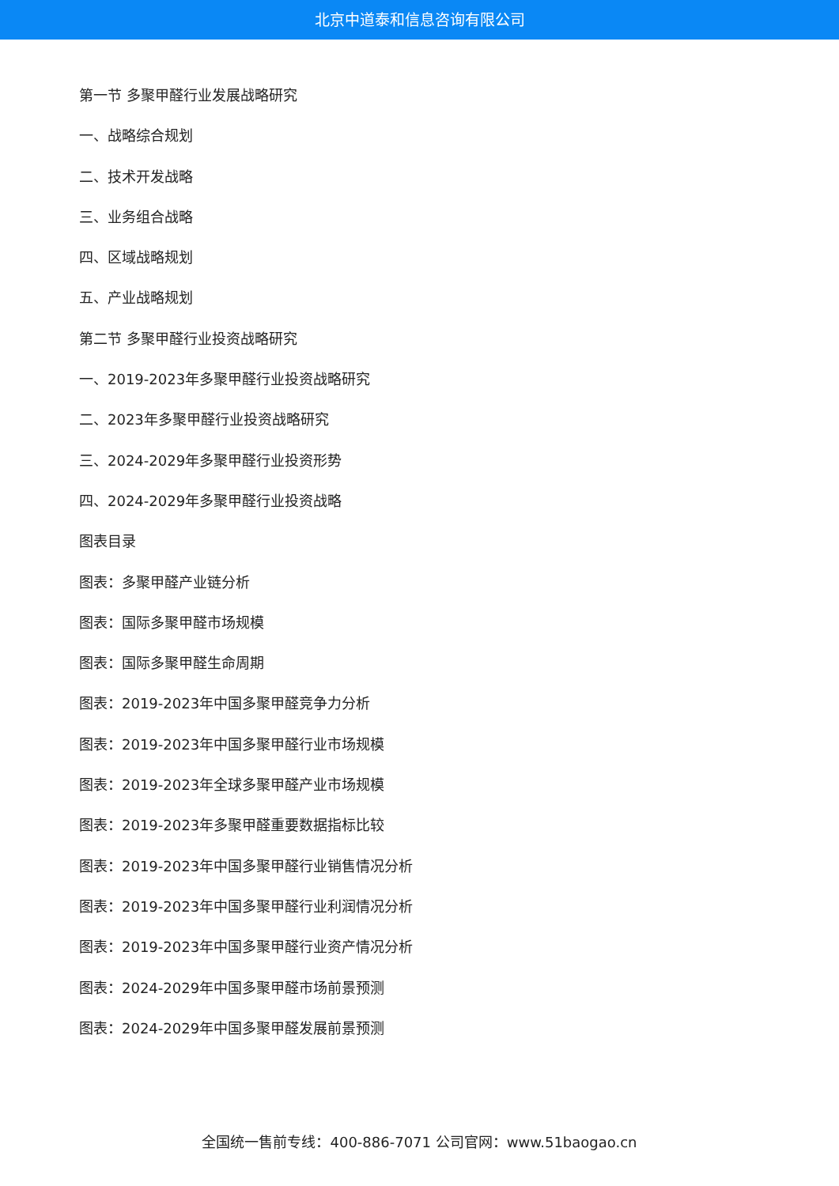北京中道泰和信息咨询有限公司
第一节 多聚甲醛行业发展战略研究
一、战略综合规划
二、技术开发战略
三、业务组合战略
四、区域战略规划
五、产业战略规划
第二节 多聚甲醛行业投资战略研究
一、2019-2023年多聚甲醛行业投资战略研究
二、2023年多聚甲醛行业投资战略研究
三、2024-2029年多聚甲醛行业投资形势
四、2024-2029年多聚甲醛行业投资战略
图表目录
图表：多聚甲醛产业链分析
图表：国际多聚甲醛市场规模
图表：国际多聚甲醛生命周期
图表：2019-2023年中国多聚甲醛竞争力分析
图表：2019-2023年中国多聚甲醛行业市场规模
图表：2019-2023年全球多聚甲醛产业市场规模
图表：2019-2023年多聚甲醛重要数据指标比较
图表：2019-2023年中国多聚甲醛行业销售情况分析
图表：2019-2023年中国多聚甲醛行业利润情况分析
图表：2019-2023年中国多聚甲醛行业资产情况分析
图表：2024-2029年中国多聚甲醛市场前景预测
图表：2024-2029年中国多聚甲醛发展前景预测
全国统一售前专线：400-886-7071 公司官网：www.51baogao.cn